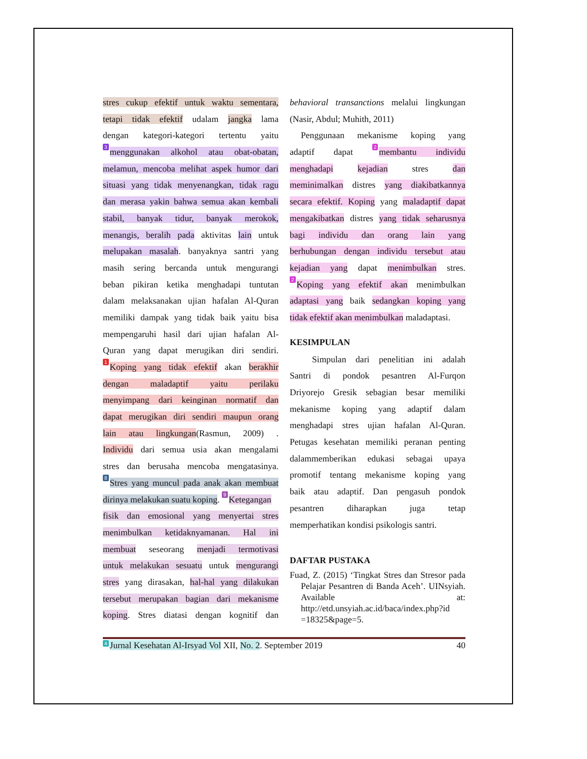stres cukup efektif untuk waktu sementara,
tetapi tidak efektif udalam jangka lama
dengan kategori-kategori tertentu yaitu
3 menggunakan alkohol atau obat-obatan,
melamun, mencoba melihat aspek humor dari
situasi yang tidak menyenangkan, tidak ragu
dan merasa yakin bahwa semua akan kembali
stabil, banyak tidur, banyak merokok,
menangis, beralih pada aktivitas lain untuk
melupakan masalah. banyaknya santri yang
masih sering bercanda untuk mengurangi
beban pikiran ketika menghadapi tuntutan
dalam melaksanakan ujian hafalan Al-Quran
memiliki dampak yang tidak baik yaitu bisa
mempengaruhi hasil dari ujian hafalan Al-
Quran yang dapat merugikan diri sendiri.
1 Koping yang tidak efektif akan berakhir
dengan maladaptif yaitu perilaku
menyimpang dari keinginan normatif dan
dapat merugikan diri sendiri maupun orang
lain atau lingkungan(Rasmun, 2009) .
Individu dari semua usia akan mengalami
stres dan berusaha mencoba mengatasinya.
8 Stres yang muncul pada anak akan membuat
dirinya melakukan suatu koping. 9 Ketegangan
fisik dan emosional yang menyertai stres
menimbulkan ketidaknyamanan. Hal ini
membuat seseorang menjadi termotivasi
untuk melakukan sesuatu untuk mengurangi
stres yang dirasakan, hal-hal yang dilakukan
tersebut merupakan bagian dari mekanisme
koping. Stres diatasi dengan kognitif dan
behavioral transanctions melalui lingkungan
(Nasir, Abdul; Muhith, 2011)
Penggunaan mekanisme koping yang
adaptif dapat 2 membantu individu
menghadapi kejadian stres dan
meminimalkan distres yang diakibatkannya
secara efektif. Koping yang maladaptif dapat
mengakibatkan distres yang tidak seharusnya
bagi individu dan orang lain yang
berhubungan dengan individu tersebut atau
kejadian yang dapat menimbulkan stres.
2 Koping yang efektif akan menimbulkan
adaptasi yang baik sedangkan koping yang
tidak efektif akan menimbulkan maladaptasi.
KESIMPULAN
Simpulan dari penelitian ini adalah
Santri di pondok pesantren Al-Furqon
Driyorejo Gresik sebagian besar memiliki
mekanisme koping yang adaptif dalam
menghadapi stres ujian hafalan Al-Quran.
Petugas kesehatan memiliki peranan penting
dalammemberikan edukasi sebagai upaya
promotif tentang mekanisme koping yang
baik atau adaptif. Dan pengasuh pondok
pesantren diharapkan juga tetap
memperhatikan kondisi psikologis santri.
DAFTAR PUSTAKA
Fuad, Z. (2015) ‘Tingkat Stres dan Stresor pada Pelajar Pesantren di Banda Aceh’. UINsyiah. Available at: http://etd.unsyiah.ac.id/baca/index.php?id =18325&page=5.
4 Jurnal Kesehatan Al-Irsyad Vol XII, No. 2. September 2019 40